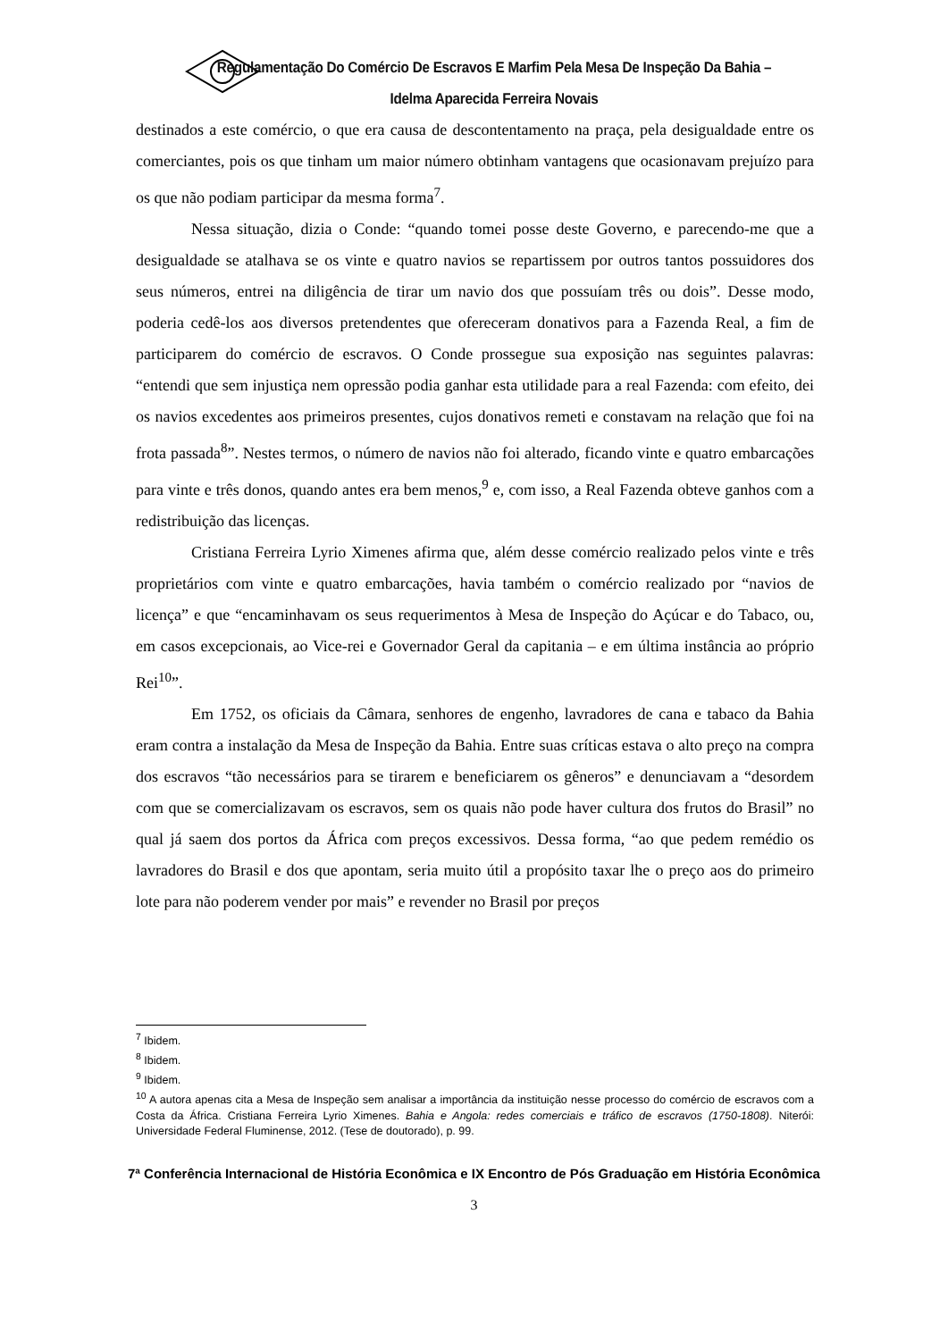Regulamentação Do Comércio De Escravos E Marfim Pela Mesa De Inspeção Da Bahia – Idelma Aparecida Ferreira Novais
destinados a este comércio, o que era causa de descontentamento na praça, pela desigualdade entre os comerciantes, pois os que tinham um maior número obtinham vantagens que ocasionavam prejuízo para os que não podiam participar da mesma forma<sup>7</sup>.
Nessa situação, dizia o Conde: “quando tomei posse deste Governo, e parecendo-me que a desigualdade se atalhava se os vinte e quatro navios se repartissem por outros tantos possuidores dos seus números, entrei na diligência de tirar um navio dos que possuíam três ou dois”. Desse modo, poderia cedê-los aos diversos pretendentes que ofereceram donativos para a Fazenda Real, a fim de participarem do comércio de escravos. O Conde prossegue sua exposição nas seguintes palavras: “entendi que sem injustiça nem opressão podia ganhar esta utilidade para a real Fazenda: com efeito, dei os navios excedentes aos primeiros presentes, cujos donativos remeti e constavam na relação que foi na frota passada<sup>8</sup>”. Nestes termos, o número de navios não foi alterado, ficando vinte e quatro embarcações para vinte e três donos, quando antes era bem menos,<sup>9</sup> e, com isso, a Real Fazenda obteve ganhos com a redistribuição das licenças.
Cristiana Ferreira Lyrio Ximenes afirma que, além desse comércio realizado pelos vinte e três proprietários com vinte e quatro embarcações, havia também o comércio realizado por “navios de licença” e que “encaminhavam os seus requerimentos à Mesa de Inspeção do Açúcar e do Tabaco, ou, em casos excepcionais, ao Vice-rei e Governador Geral da capitania – e em última instância ao próprio Rei<sup>10</sup>”.
Em 1752, os oficiais da Câmara, senhores de engenho, lavradores de cana e tabaco da Bahia eram contra a instalação da Mesa de Inspeção da Bahia. Entre suas críticas estava o alto preço na compra dos escravos “tão necessários para se tirarem e beneficiarem os gêneros” e denunciavam a “desordem com que se comercializavam os escravos, sem os quais não pode haver cultura dos frutos do Brasil” no qual já saem dos portos da África com preços excessivos. Dessa forma, “ao que pedem remédio os lavradores do Brasil e dos que apontam, seria muito útil a propósito taxar lhe o preço aos do primeiro lote para não poderem vender por mais” e revender no Brasil por preços
<sup>7</sup> Ibidem.
<sup>8</sup> Ibidem.
<sup>9</sup> Ibidem.
<sup>10</sup> A autora apenas cita a Mesa de Inspeção sem analisar a importância da instituição nesse processo do comércio de escravos com a Costa da África. Cristiana Ferreira Lyrio Ximenes. Bahia e Angola: redes comerciais e tráfico de escravos (1750-1808). Niterói: Universidade Federal Fluminense, 2012. (Tese de doutorado), p. 99.
7ª Conferência Internacional de História Econômica e IX Encontro de Pós Graduação em História Econômica
3